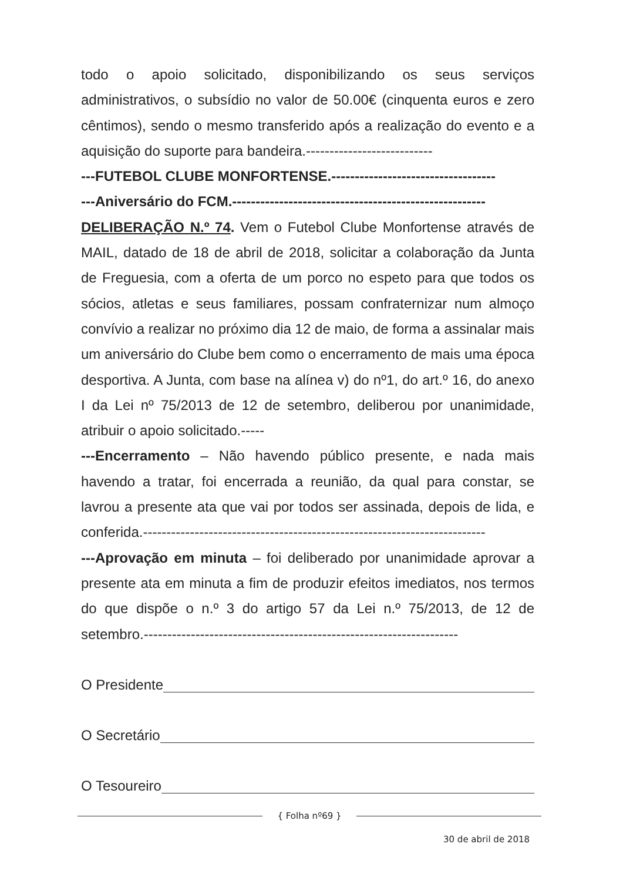todo o apoio solicitado, disponibilizando os seus serviços administrativos, o subsídio no valor de 50.00€ (cinquenta euros e zero cêntimos), sendo o mesmo transferido após a realização do evento e a aquisição do suporte para bandeira.---------------------------
---FUTEBOL CLUBE MONFORTENSE.-----------------------------------
---Aniversário do FCM.------------------------------------------------------
DELIBERAÇÃO N.º 74. Vem o Futebol Clube Monfortense através de MAIL, datado de 18 de abril de 2018, solicitar a colaboração da Junta de Freguesia, com a oferta de um porco no espeto para que todos os sócios, atletas e seus familiares, possam confraternizar num almoço convívio a realizar no próximo dia 12 de maio, de forma a assinalar mais um aniversário do Clube bem como o encerramento de mais uma época desportiva. A Junta, com base na alínea v) do nº1, do art.º 16, do anexo I da Lei nº 75/2013 de 12 de setembro, deliberou por unanimidade, atribuir o apoio solicitado.-----
---Encerramento – Não havendo público presente, e nada mais havendo a tratar, foi encerrada a reunião, da qual para constar, se lavrou a presente ata que vai por todos ser assinada, depois de lida, e conferida.-------------------------------------------------------------------------
---Aprovação em minuta – foi deliberado por unanimidade aprovar a presente ata em minuta a fim de produzir efeitos imediatos, nos termos do que dispõe o n.º 3 do artigo 57 da Lei n.º 75/2013, de 12 de setembro.-------------------------------------------------------------------
O Presidente
O Secretário
O Tesoureiro
{ Folha nº69 }
30 de abril de 2018